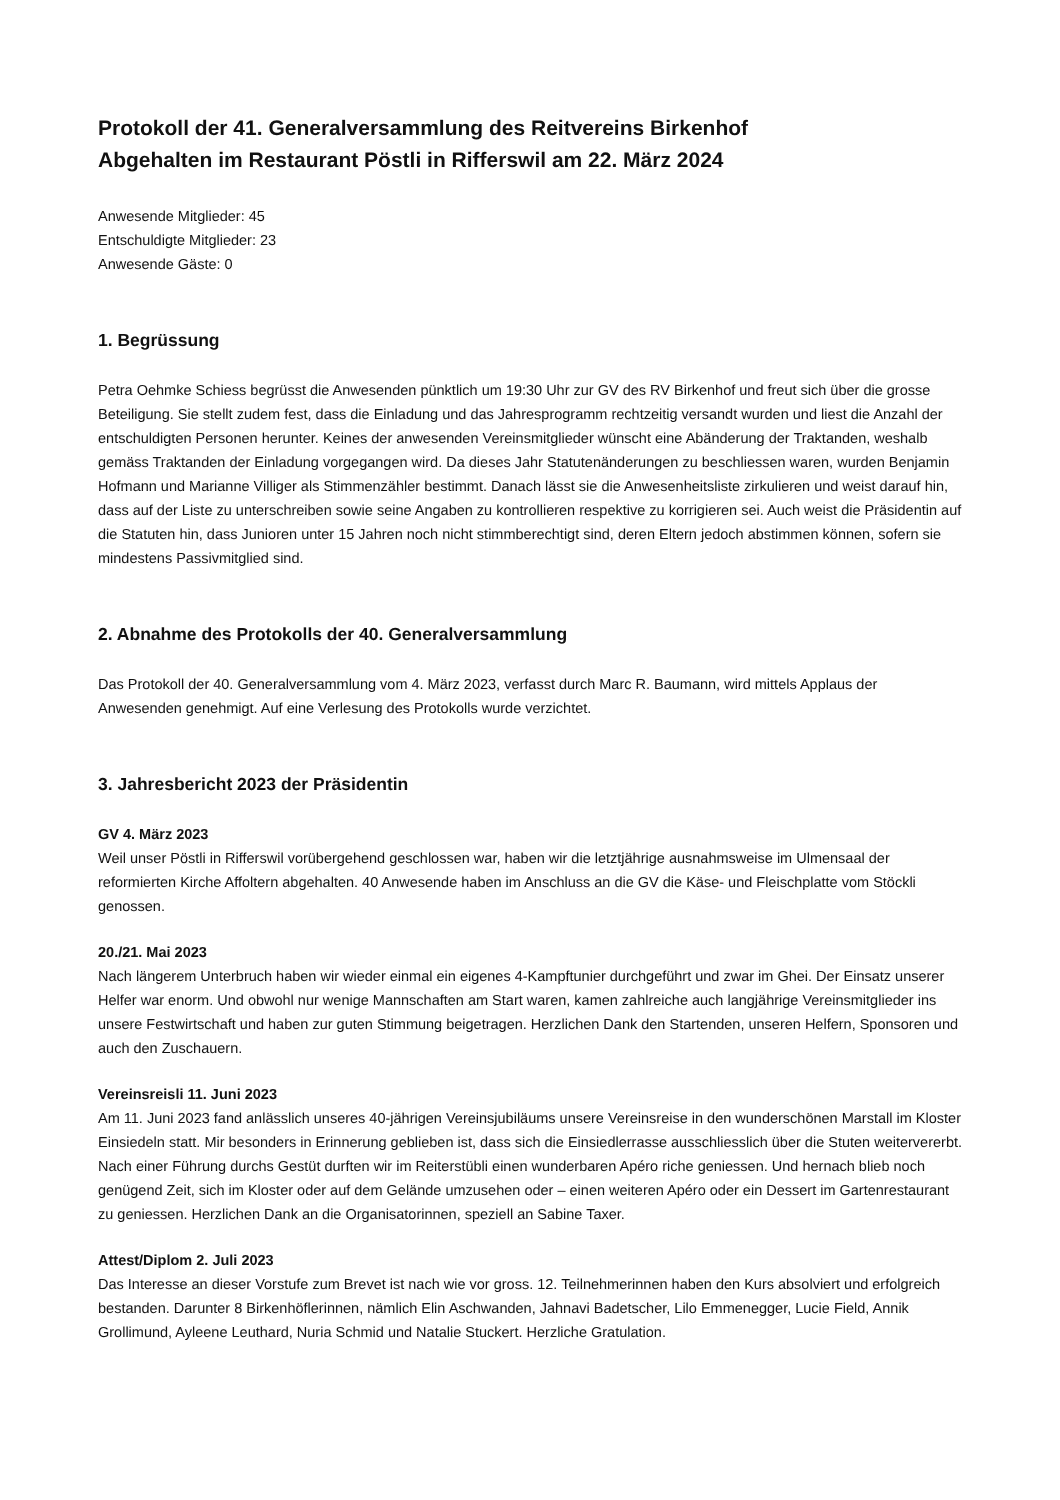Protokoll der 41. Generalversammlung des Reitvereins Birkenhof
Abgehalten im Restaurant Pöstli in Rifferswil am 22. März 2024
Anwesende Mitglieder: 45
Entschuldigte Mitglieder: 23
Anwesende Gäste: 0
1. Begrüssung
Petra Oehmke Schiess begrüsst die Anwesenden pünktlich um 19:30 Uhr zur GV des RV Birkenhof und freut sich über die grosse Beteiligung. Sie stellt zudem fest, dass die Einladung und das Jahresprogramm rechtzeitig versandt wurden und liest die Anzahl der entschuldigten Personen herunter. Keines der anwesenden Vereinsmitglieder wünscht eine Abänderung der Traktanden, weshalb gemäss Traktanden der Einladung vorgegangen wird. Da dieses Jahr Statutenänderungen zu beschliessen waren, wurden Benjamin Hofmann und Marianne Villiger als Stimmenzähler bestimmt. Danach lässt sie die Anwesenheitsliste zirkulieren und weist darauf hin, dass auf der Liste zu unterschreiben sowie seine Angaben zu kontrollieren respektive zu korrigieren sei. Auch weist die Präsidentin auf die Statuten hin, dass Junioren unter 15 Jahren noch nicht stimmberechtigt sind, deren Eltern jedoch abstimmen können, sofern sie mindestens Passivmitglied sind.
2. Abnahme des Protokolls der 40. Generalversammlung
Das Protokoll der 40. Generalversammlung vom 4. März 2023, verfasst durch Marc R. Baumann, wird mittels Applaus der Anwesenden genehmigt. Auf eine Verlesung des Protokolls wurde verzichtet.
3. Jahresbericht 2023 der Präsidentin
GV 4. März 2023
Weil unser Pöstli in Rifferswil vorübergehend geschlossen war, haben wir die letztjährige ausnahmsweise im Ulmensaal der reformierten Kirche Affoltern abgehalten. 40 Anwesende haben im Anschluss an die GV die Käse- und Fleischplatte vom Stöckli genossen.
20./21. Mai 2023
Nach längerem Unterbruch haben wir wieder einmal ein eigenes 4-Kampftunier durchgeführt und zwar im Ghei. Der Einsatz unserer Helfer war enorm. Und obwohl nur wenige Mannschaften am Start waren, kamen zahlreiche auch langjährige Vereinsmitglieder ins unsere Festwirtschaft und haben zur guten Stimmung beigetragen. Herzlichen Dank den Startenden, unseren Helfern, Sponsoren und auch den Zuschauern.
Vereinsreisli 11. Juni 2023
Am 11. Juni 2023 fand anlässlich unseres 40-jährigen Vereinsjubiläums unsere Vereinsreise in den wunderschönen Marstall im Kloster Einsiedeln statt. Mir besonders in Erinnerung geblieben ist, dass sich die Einsiedlerrasse ausschliesslich über die Stuten weitervererbt. Nach einer Führung durchs Gestüt durften wir im Reiterstübli einen wunderbaren Apéro riche geniessen. Und hernach blieb noch genügend Zeit, sich im Kloster oder auf dem Gelände umzusehen oder – einen weiteren Apéro oder ein Dessert im Gartenrestaurant zu geniessen. Herzlichen Dank an die Organisatorinnen, speziell an Sabine Taxer.
Attest/Diplom 2. Juli 2023
Das Interesse an dieser Vorstufe zum Brevet ist nach wie vor gross. 12. Teilnehmerinnen haben den Kurs absolviert und erfolgreich bestanden. Darunter 8 Birkenhöflerinnen, nämlich Elin Aschwanden, Jahnavi Badetscher, Lilo Emmenegger, Lucie Field, Annik Grollimund, Ayleene Leuthard, Nuria Schmid und Natalie Stuckert. Herzliche Gratulation.